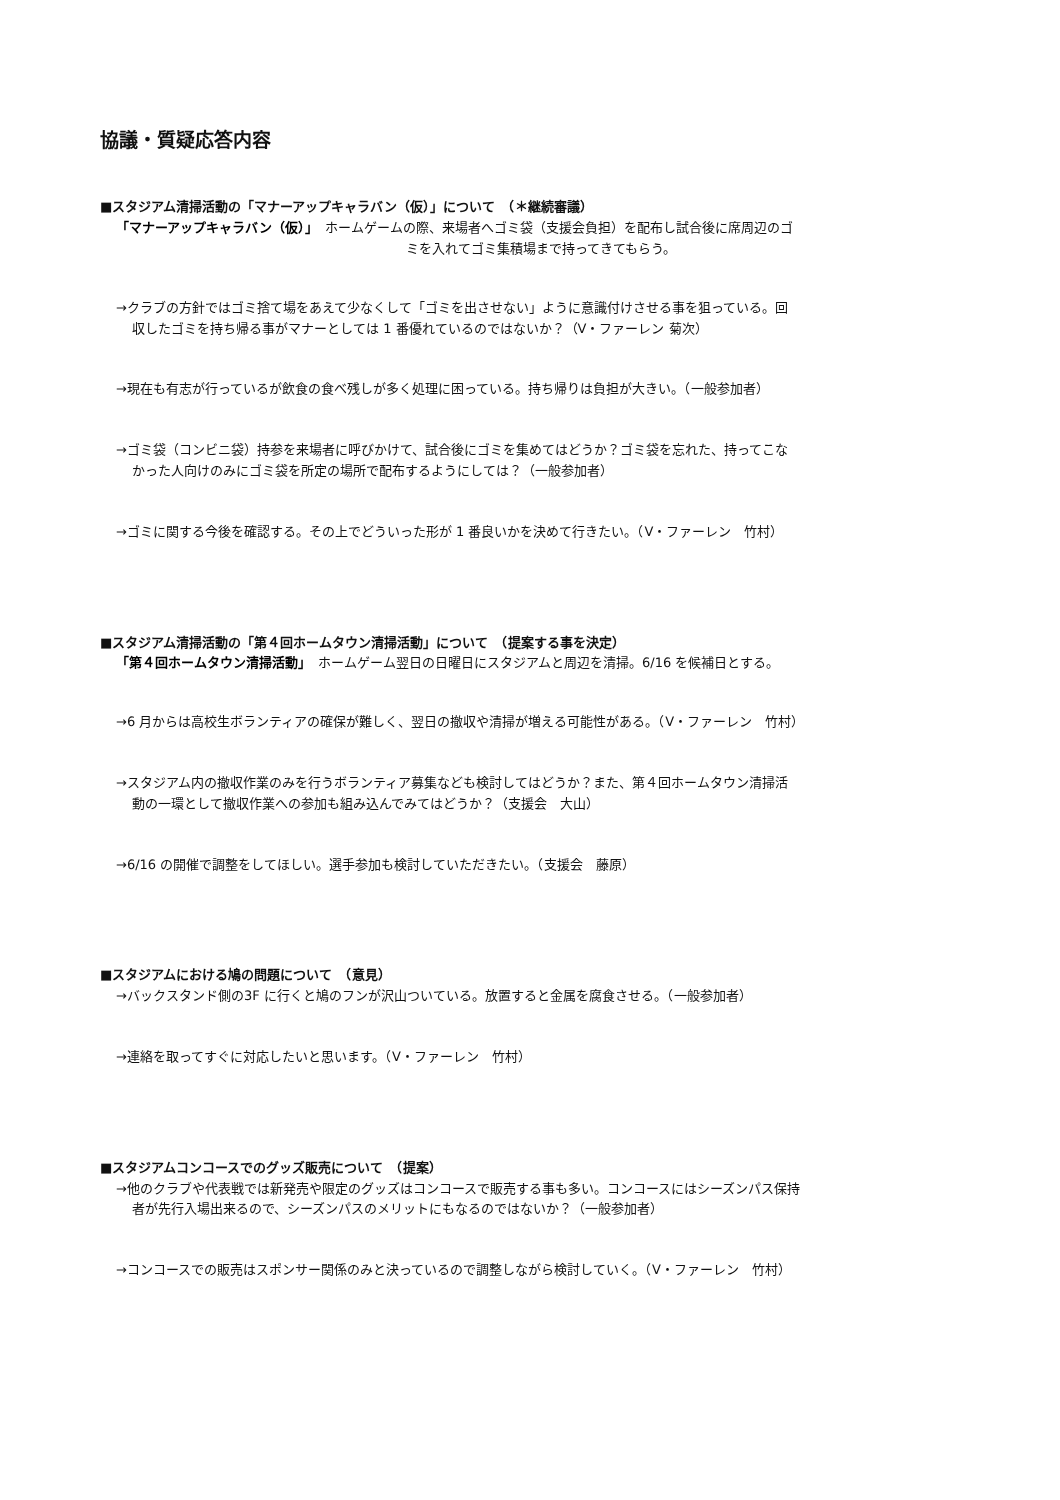協議・質疑応答内容
■スタジアム清掃活動の「マナーアップキャラバン（仮）」について　（＊継続審議）
「マナーアップキャラバン（仮）」　ホームゲームの際、来場者へゴミ袋（支援会負担）を配布し試合後に席周辺のゴ
ミを入れてゴミ集積場まで持ってきてもらう。
→クラブの方針ではゴミ捨て場をあえて少なくして「ゴミを出させない」ように意識付けさせる事を狙っている。回
収したゴミを持ち帰る事がマナーとしては 1 番優れているのではないか？（V・ファーレン 菊次）
→現在も有志が行っているが飲食の食べ残しが多く処理に困っている。持ち帰りは負担が大きい。（一般参加者）
→ゴミ袋（コンビニ袋）持参を来場者に呼びかけて、試合後にゴミを集めてはどうか？ゴミ袋を忘れた、持ってこな
かった人向けのみにゴミ袋を所定の場所で配布するようにしては？（一般参加者）
→ゴミに関する今後を確認する。その上でどういった形が 1 番良いかを決めて行きたい。（V・ファーレン　竹村）
■スタジアム清掃活動の「第４回ホームタウン清掃活動」について　（提案する事を決定）
「第４回ホームタウン清掃活動」　ホームゲーム翌日の日曜日にスタジアムと周辺を清掃。6/16 を候補日とする。
→6 月からは高校生ボランティアの確保が難しく、翌日の撤収や清掃が増える可能性がある。（V・ファーレン　竹村）
→スタジアム内の撤収作業のみを行うボランティア募集なども検討してはどうか？また、第４回ホームタウン清掃活
動の一環として撤収作業への参加も組み込んでみてはどうか？（支援会　大山）
→6/16 の開催で調整をしてほしい。選手参加も検討していただきたい。（支援会　藤原）
■スタジアムにおける鳩の問題について　（意見）
→バックスタンド側の3F に行くと鳩のフンが沢山ついている。放置すると金属を腐食させる。（一般参加者）
→連絡を取ってすぐに対応したいと思います。（V・ファーレン　竹村）
■スタジアムコンコースでのグッズ販売について　（提案）
→他のクラブや代表戦では新発売や限定のグッズはコンコースで販売する事も多い。コンコースにはシーズンパス保持
者が先行入場出来るので、シーズンパスのメリットにもなるのではないか？（一般参加者）
→コンコースでの販売はスポンサー関係のみと決っているので調整しながら検討していく。（V・ファーレン　竹村）